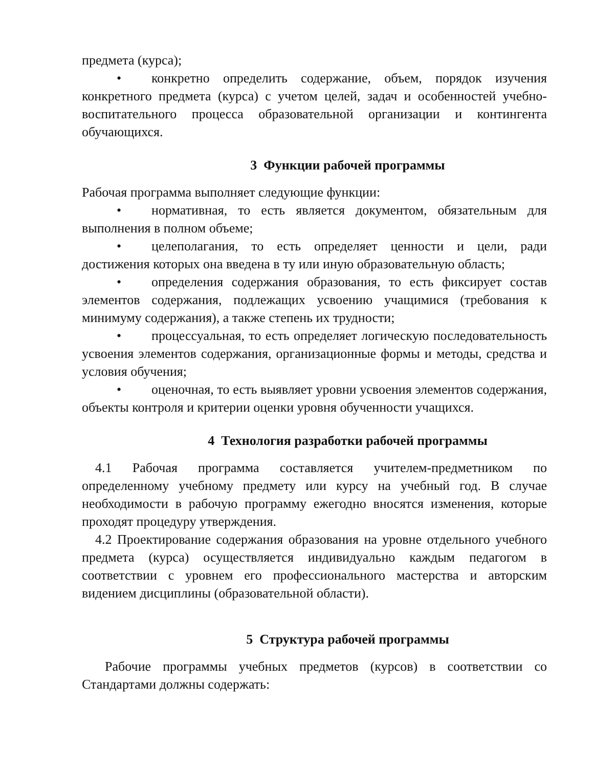предмета (курса);
• конкретно определить содержание, объем, порядок изучения конкретного предмета (курса) с учетом целей, задач и особенностей учебно-воспитательного процесса образовательной организации и контингента обучающихся.
3 Функции рабочей программы
Рабочая программа выполняет следующие функции:
• нормативная, то есть является документом, обязательным для выполнения в полном объеме;
• целеполагания, то есть определяет ценности и цели, ради достижения которых она введена в ту или иную образовательную область;
• определения содержания образования, то есть фиксирует состав элементов содержания, подлежащих усвоению учащимися (требования к минимуму содержания), а также степень их трудности;
• процессуальная, то есть определяет логическую последовательность усвоения элементов содержания, организационные формы и методы, средства и условия обучения;
• оценочная, то есть выявляет уровни усвоения элементов содержания, объекты контроля и критерии оценки уровня обученности учащихся.
4 Технология разработки рабочей программы
4.1 Рабочая программа составляется учителем-предметником по определенному учебному предмету или курсу на учебный год. В случае необходимости в рабочую программу ежегодно вносятся изменения, которые проходят процедуру утверждения.
4.2 Проектирование содержания образования на уровне отдельного учебного предмета (курса) осуществляется индивидуально каждым педагогом в соответствии с уровнем его профессионального мастерства и авторским видением дисциплины (образовательной области).
5 Структура рабочей программы
Рабочие программы учебных предметов (курсов) в соответствии со Стандартами должны содержать: